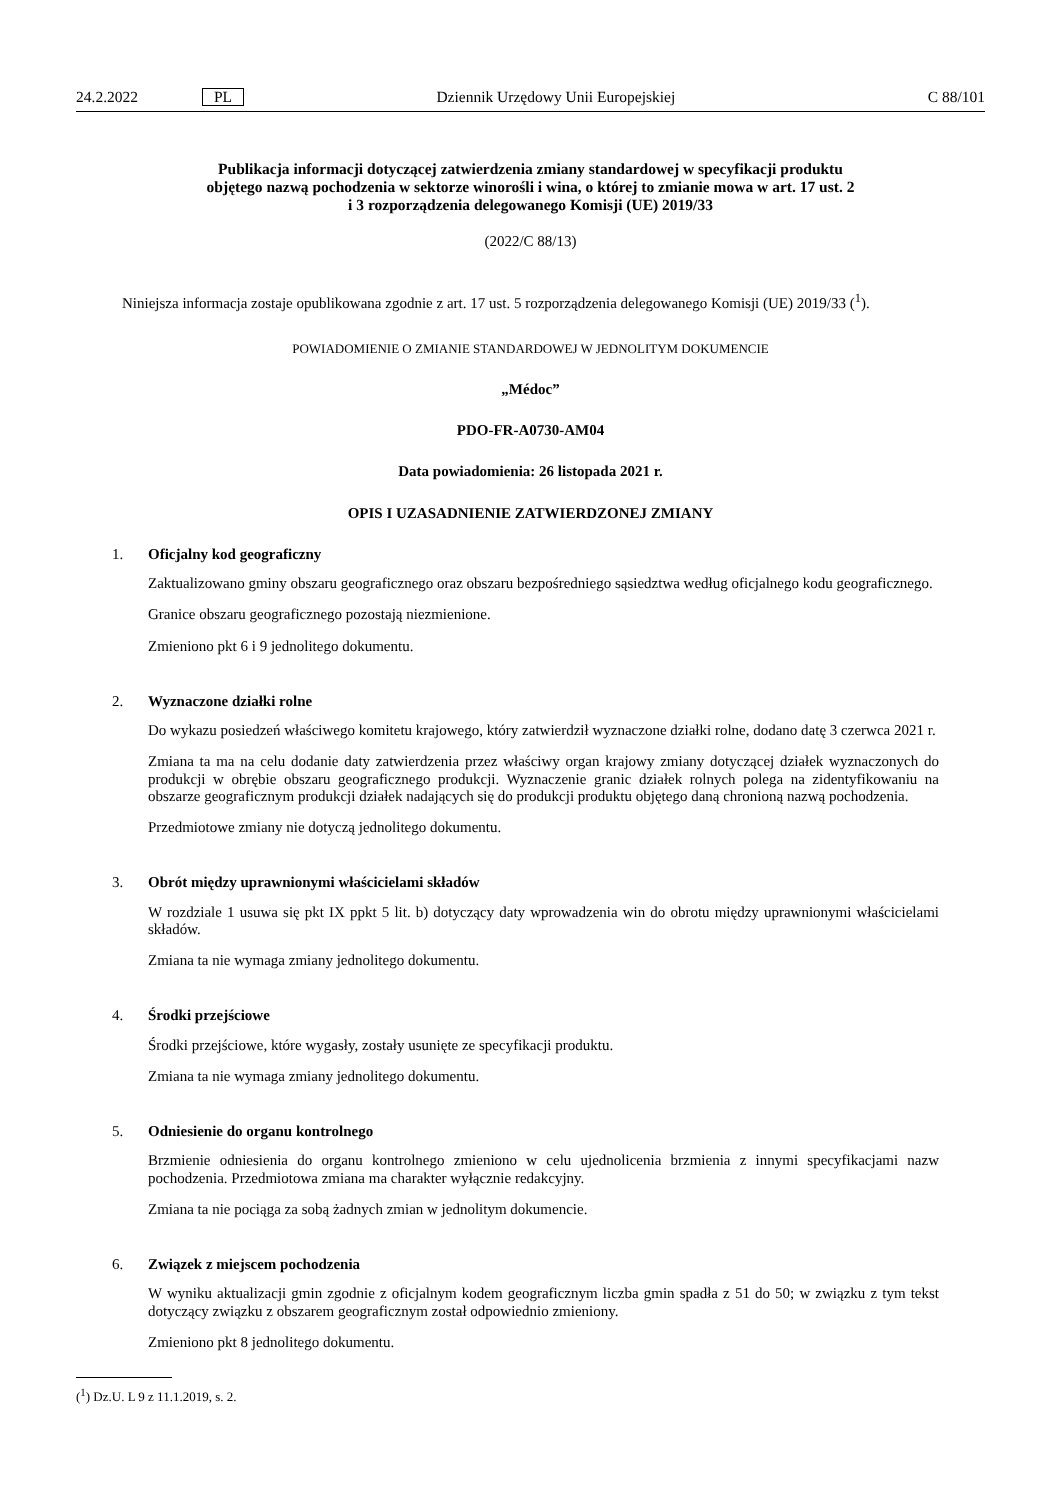24.2.2022 PL Dziennik Urzędowy Unii Europejskiej C 88/101
Publikacja informacji dotyczącej zatwierdzenia zmiany standardowej w specyfikacji produktu
objętego nazwą pochodzenia w sektorze winorośli i wina, o której to zmianie mowa w art. 17 ust. 2
i 3 rozporządzenia delegowanego Komisji (UE) 2019/33
(2022/C 88/13)
Niniejsza informacja zostaje opublikowana zgodnie z art. 17 ust. 5 rozporządzenia delegowanego Komisji (UE) 2019/33 (<sup>1</sup>).
POWIADOMIENIE O ZMIANIE STANDARDOWEJ W JEDNOLITYM DOKUMENCIE
„Médoc”
PDO-FR-A0730-AM04
Data powiadomienia: 26 listopada 2021 r.
OPIS I UZASADNIENIE ZATWIERDZONEJ ZMIANY
1. Oficjalny kod geograficzny
Zaktualizowano gminy obszaru geograficznego oraz obszaru bezpośredniego sąsiedztwa według oficjalnego kodu geograficznego.
Granice obszaru geograficznego pozostają niezmienione.
Zmieniono pkt 6 i 9 jednolitego dokumentu.
2. Wyznaczone działki rolne
Do wykazu posiedzeń właściwego komitetu krajowego, który zatwierdził wyznaczone działki rolne, dodano datę 3 czerwca 2021 r.
Zmiana ta ma na celu dodanie daty zatwierdzenia przez właściwy organ krajowy zmiany dotyczącej działek wyznaczonych do produkcji w obrębie obszaru geograficznego produkcji. Wyznaczenie granic działek rolnych polega na zidentyfikowaniu na obszarze geograficznym produkcji działek nadających się do produkcji produktu objętego daną chronioną nazwą pochodzenia.
Przedmiotowe zmiany nie dotyczą jednolitego dokumentu.
3. Obrót między uprawnionymi właścicielami składów
W rozdziale 1 usuwa się pkt IX ppkt 5 lit. b) dotyczący daty wprowadzenia win do obrotu między uprawnionymi właścicielami składów.
Zmiana ta nie wymaga zmiany jednolitego dokumentu.
4. Środki przejściowe
Środki przejściowe, które wygasły, zostały usunięte ze specyfikacji produktu.
Zmiana ta nie wymaga zmiany jednolitego dokumentu.
5. Odniesienie do organu kontrolnego
Brzmienie odniesienia do organu kontrolnego zmieniono w celu ujednolicenia brzmienia z innymi specyfikacjami nazw pochodzenia. Przedmiotowa zmiana ma charakter wyłącznie redakcyjny.
Zmiana ta nie pociąga za sobą żadnych zmian w jednolitym dokumencie.
6. Związek z miejscem pochodzenia
W wyniku aktualizacji gmin zgodnie z oficjalnym kodem geograficznym liczba gmin spadła z 51 do 50; w związku z tym tekst dotyczący związku z obszarem geograficznym został odpowiednio zmieniony.
Zmieniono pkt 8 jednolitego dokumentu.
(<sup>1</sup>) Dz.U. L 9 z 11.1.2019, s. 2.